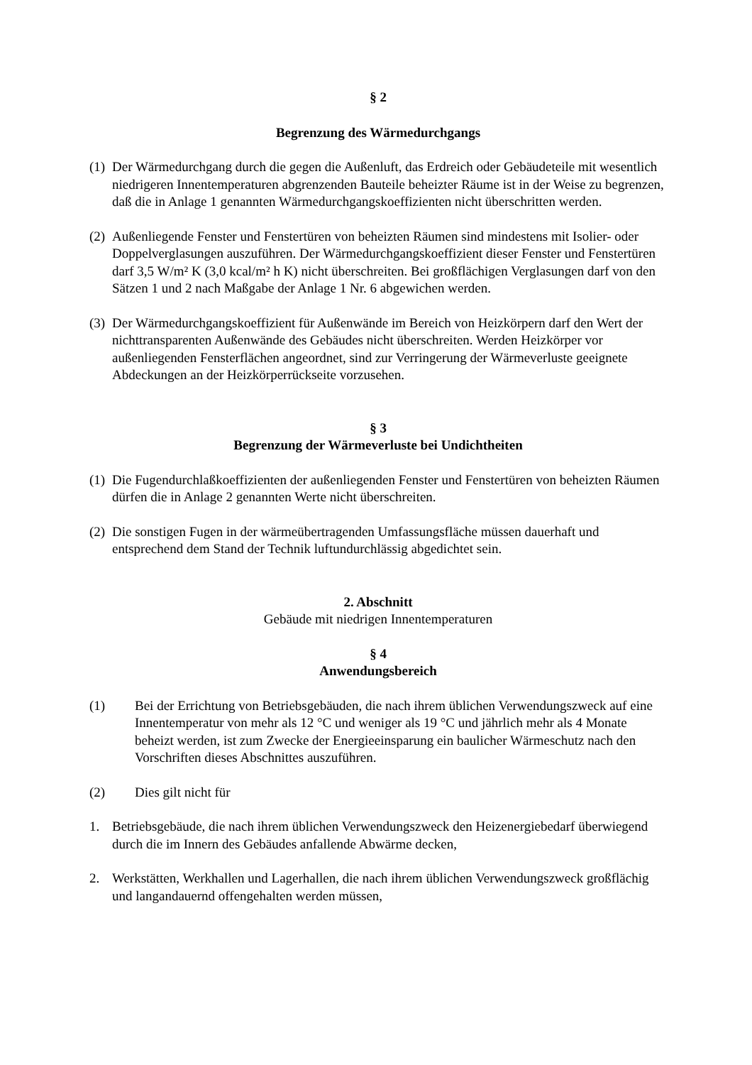§ 2
Begrenzung des Wärmedurchgangs
(1)
Der Wärmedurchgang durch die gegen die Außenluft, das Erdreich oder Gebäudeteile mit wesentlich niedrigeren Innentemperaturen abgrenzenden Bauteile beheizter Räume ist in der Weise zu begrenzen, daß die in Anlage 1 genannten Wärmedurchgangskoeffizienten nicht überschritten werden.
(2)
Außenliegende Fenster und Fenstertüren von beheizten Räumen sind mindestens mit Isolier- oder Doppelverglasungen auszuführen. Der Wärmedurchgangskoeffizient dieser Fenster und Fenstertüren darf 3,5 W/m² K (3,0 kcal/m² h K) nicht überschreiten. Bei großflächigen Verglasungen darf von den Sätzen 1 und 2 nach Maßgabe der Anlage 1 Nr. 6 abgewichen werden.
(3)
Der Wärmedurchgangskoeffizient für Außenwände im Bereich von Heizkörpern darf den Wert der nichttransparenten Außenwände des Gebäudes nicht überschreiten. Werden Heizkörper vor außenliegenden Fensterflächen angeordnet, sind zur Verringerung der Wärmeverluste geeignete Abdeckungen an der Heizkörperrückseite vorzusehen.
§ 3
Begrenzung der Wärmeverluste bei Undichtheiten
(1)
Die Fugendurchlaßkoeffizienten der außenliegenden Fenster und Fenstertüren von beheizten Räumen dürfen die in Anlage 2 genannten Werte nicht überschreiten.
(2)
Die sonstigen Fugen in der wärmeübertragenden Umfassungsfläche müssen dauerhaft und entsprechend dem Stand der Technik luftundurchlässig abgedichtet sein.
2. Abschnitt
Gebäude mit niedrigen Innentemperaturen
§ 4
Anwendungsbereich
(1) Bei der Errichtung von Betriebsgebäuden, die nach ihrem üblichen Verwendungszweck auf eine Innentemperatur von mehr als 12 °C und weniger als 19 °C und jährlich mehr als 4 Monate beheizt werden, ist zum Zwecke der Energieeinsparung ein baulicher Wärmeschutz nach den Vorschriften dieses Abschnittes auszuführen.
(2) Dies gilt nicht für
1. Betriebsgebäude, die nach ihrem üblichen Verwendungszweck den Heizenergiebedarf überwiegend durch die im Innern des Gebäudes anfallende Abwärme decken,
2. Werkstätten, Werkhallen und Lagerhallen, die nach ihrem üblichen Verwendungszweck großflächig und langandauernd offengehalten werden müssen,